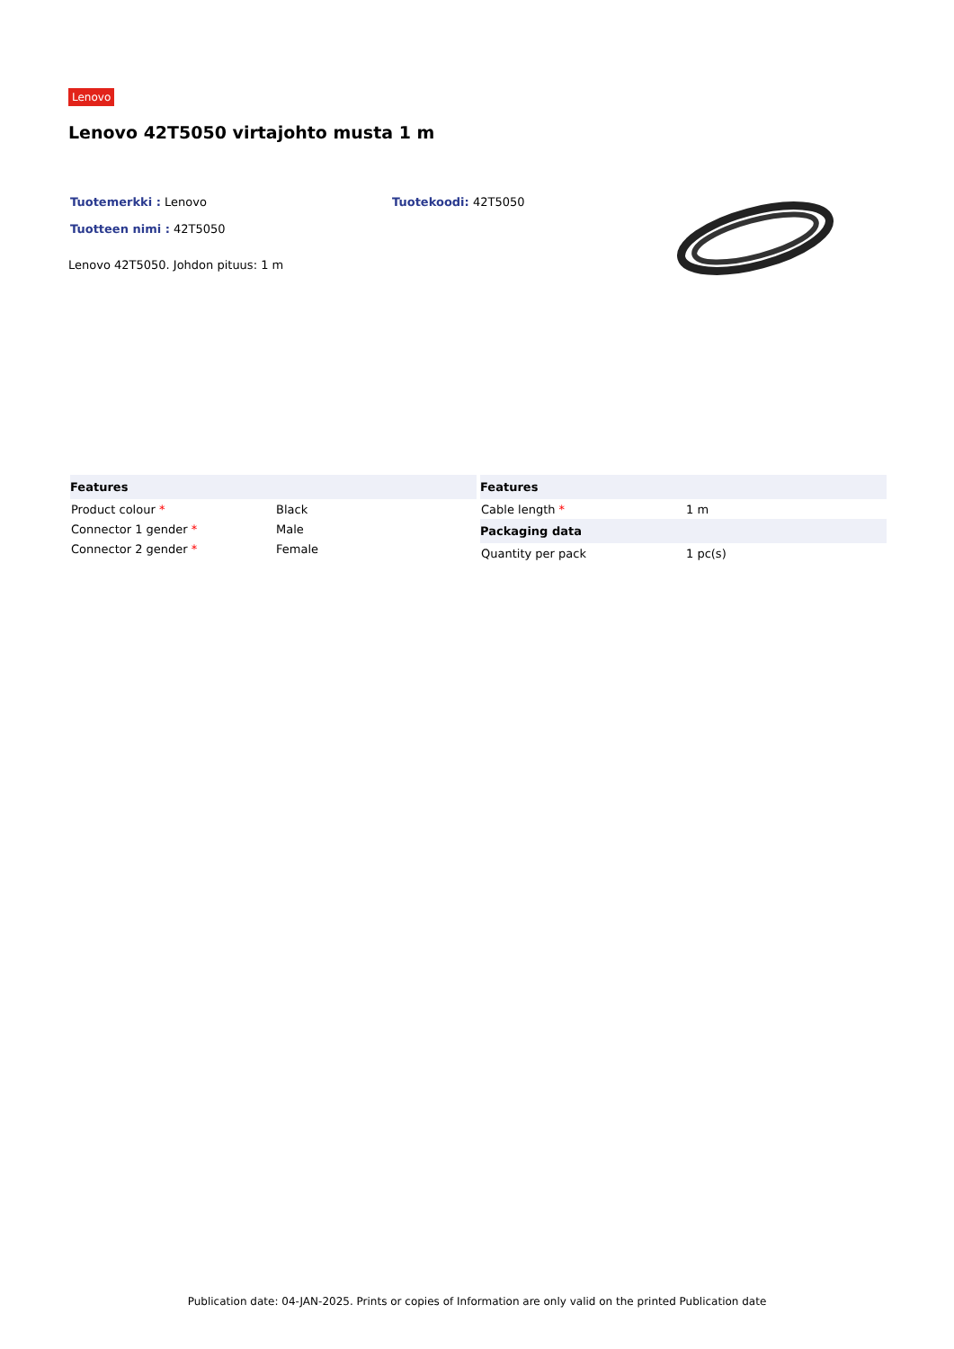Lenovo
Lenovo 42T5050 virtajohto musta 1 m
Tuotemerkki : Lenovo Tuotekoodi: 42T5050
Tuotteen nimi : 42T5050
Lenovo 42T5050. Johdon pituus: 1 m
| Features | |
| --- | --- |
| Product colour * | Black |
| Connector 1 gender * | Male |
| Connector 2 gender * | Female |
| Features | |
| --- | --- |
| Cable length * | 1 m |
| Packaging data | |
| Quantity per pack | 1 pc(s) |
Publication date: 04-JAN-2025. Prints or copies of Information are only valid on the printed Publication date